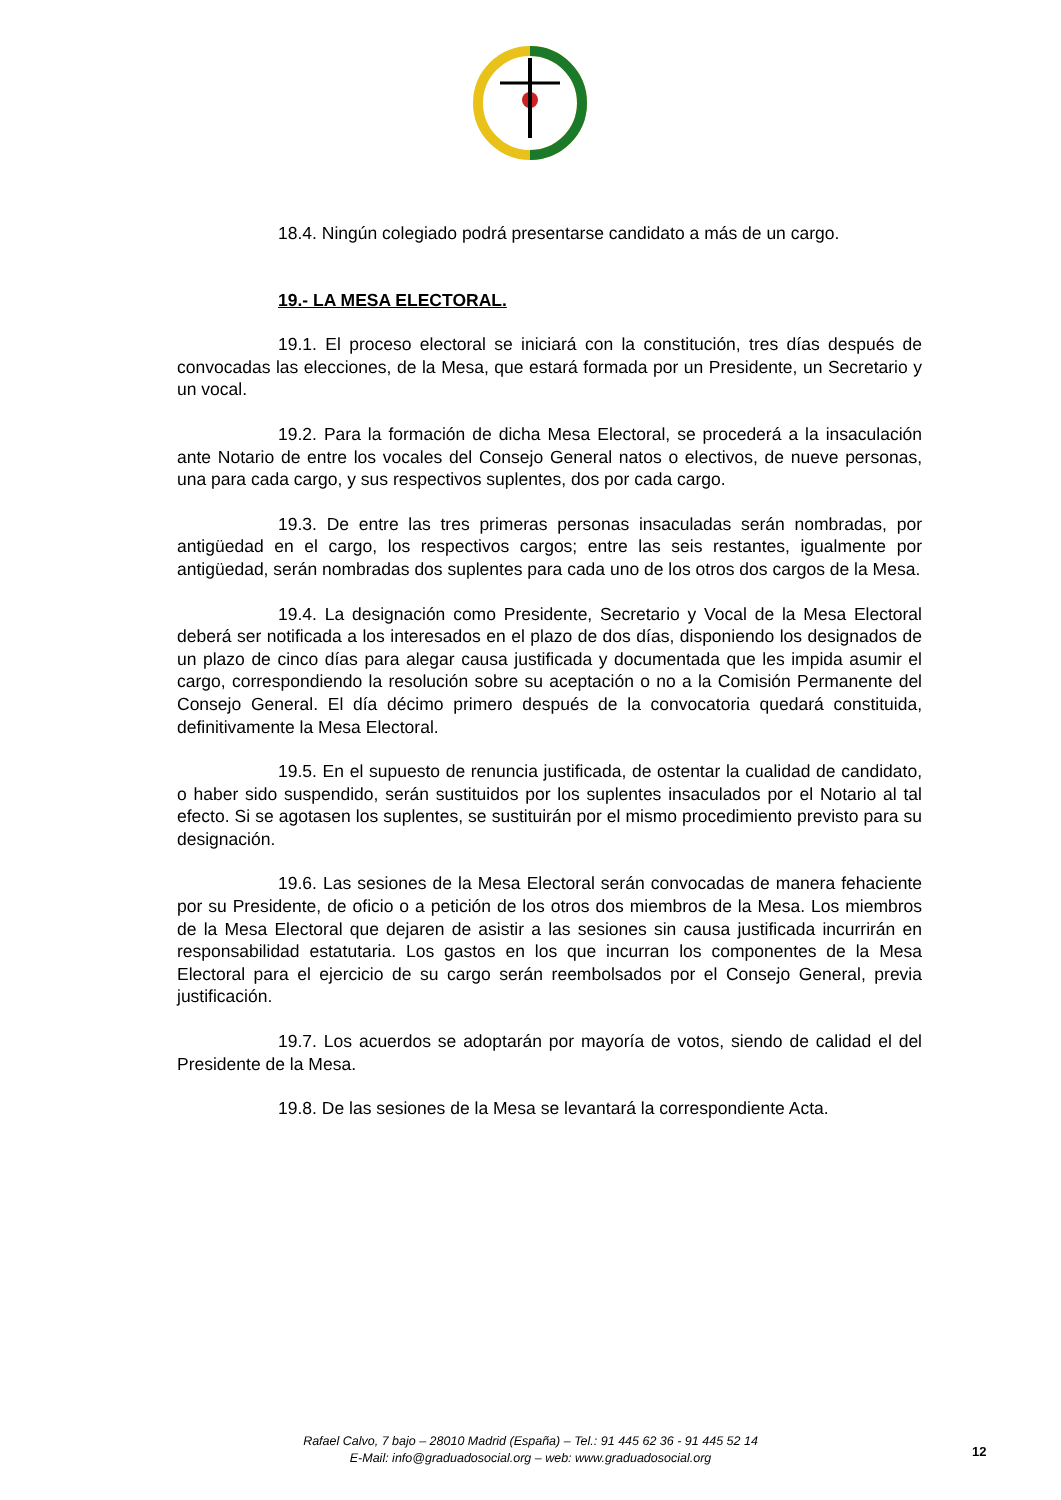18.4. Ningún colegiado podrá presentarse candidato a más de un cargo.
19.- LA MESA ELECTORAL.
19.1. El proceso electoral se iniciará con la constitución, tres días después de convocadas las elecciones, de la Mesa, que estará formada por un Presidente, un Secretario y un vocal.
19.2. Para la formación de dicha Mesa Electoral, se procederá a la insaculación ante Notario de entre los vocales del Consejo General natos o electivos, de nueve personas, una para cada cargo, y sus respectivos suplentes, dos por cada cargo.
19.3. De entre las tres primeras personas insaculadas serán nombradas, por antigüedad en el cargo, los respectivos cargos; entre las seis restantes, igualmente por antigüedad, serán nombradas dos suplentes para cada uno de los otros dos cargos de la Mesa.
19.4. La designación como Presidente, Secretario y Vocal de la Mesa Electoral deberá ser notificada a los interesados en el plazo de dos días, disponiendo los designados de un plazo de cinco días para alegar causa justificada y documentada que les impida asumir el cargo, correspondiendo la resolución sobre su aceptación o no a la Comisión Permanente del Consejo General. El día décimo primero después de la convocatoria quedará constituida, definitivamente la Mesa Electoral.
19.5. En el supuesto de renuncia justificada, de ostentar la cualidad de candidato, o haber sido suspendido, serán sustituidos por los suplentes insaculados por el Notario al tal efecto. Si se agotasen los suplentes, se sustituirán por el mismo procedimiento previsto para su designación.
19.6. Las sesiones de la Mesa Electoral serán convocadas de manera fehaciente por su Presidente, de oficio o a petición de los otros dos miembros de la Mesa. Los miembros de la Mesa Electoral que dejaren de asistir a las sesiones sin causa justificada incurrirán en responsabilidad estatutaria. Los gastos en los que incurran los componentes de la Mesa Electoral para el ejercicio de su cargo serán reembolsados por el Consejo General, previa justificación.
19.7. Los acuerdos se adoptarán por mayoría de votos, siendo de calidad el del Presidente de la Mesa.
19.8. De las sesiones de la Mesa se levantará la correspondiente Acta.
Rafael Calvo, 7 bajo – 28010 Madrid (España) – Tel.: 91 445 62 36 - 91 445 52 14
E-Mail: info@graduadosocial.org – web: www.graduadosocial.org
12